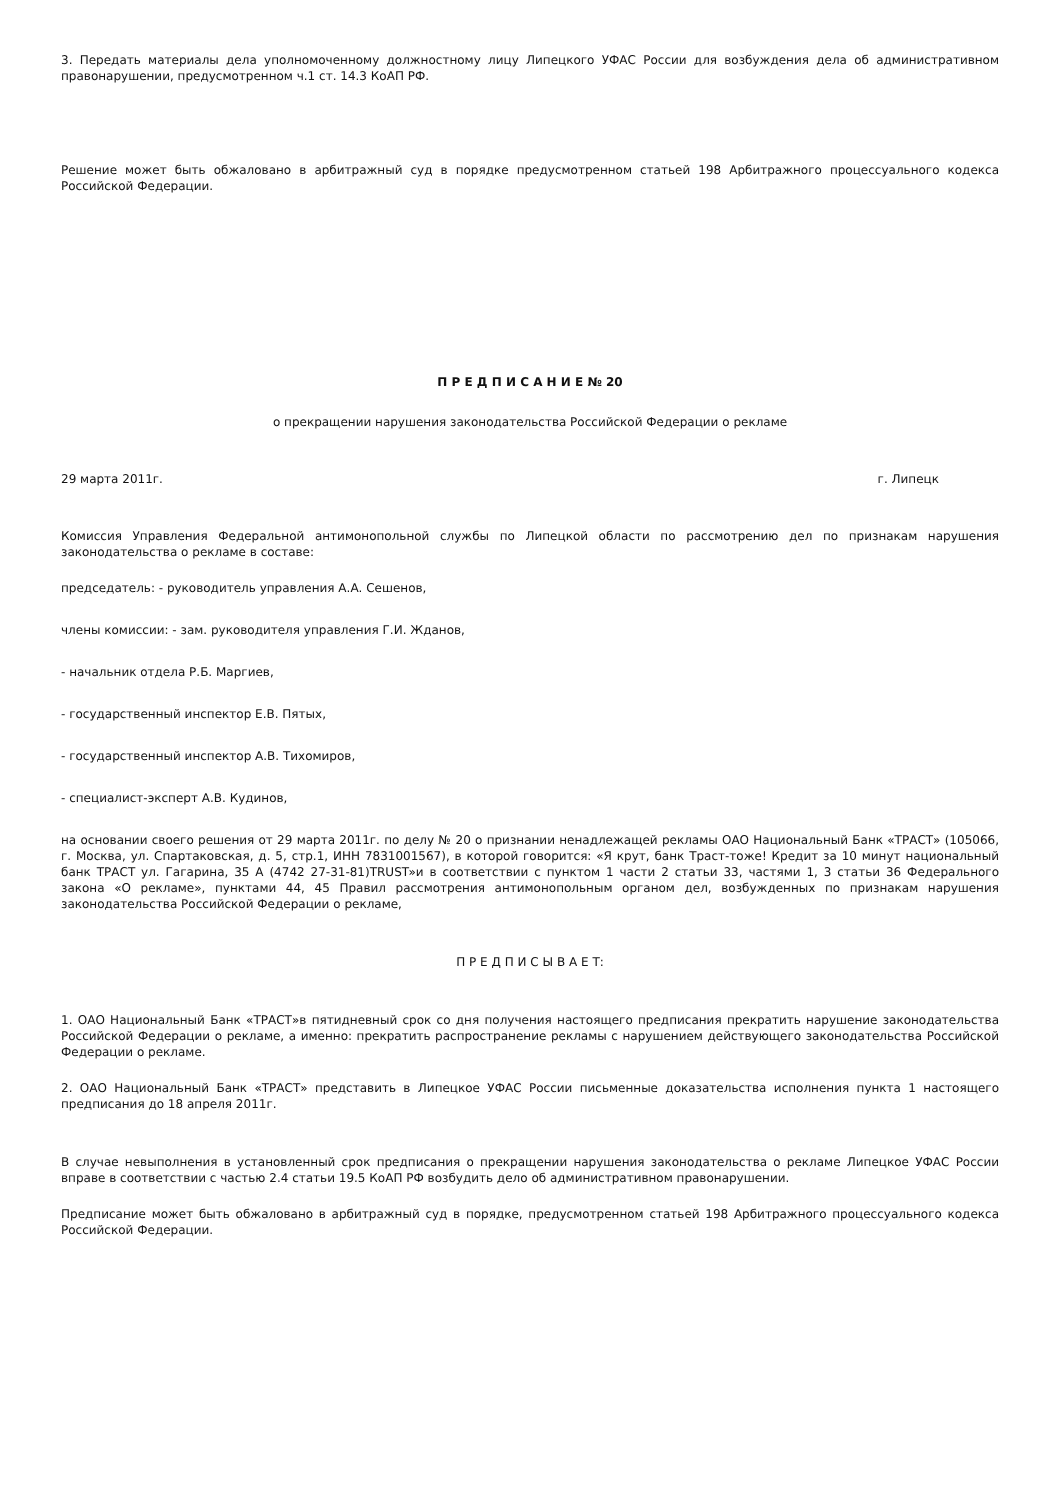3. Передать материалы дела уполномоченному должностному лицу Липецкого УФАС России для возбуждения дела об административном правонарушении, предусмотренном ч.1 ст. 14.3 КоАП РФ.
Решение может быть обжаловано в арбитражный суд в порядке предусмотренном статьей 198 Арбитражного процессуального кодекса Российской Федерации.
П Р Е Д П И С А Н И Е № 20
о прекращении нарушения законодательства Российской Федерации о рекламе
29 марта 2011г. г. Липецк
Комиссия Управления Федеральной антимонопольной службы по Липецкой области по рассмотрению дел по признакам нарушения законодательства о рекламе в составе:
председатель: - руководитель управления А.А. Сешенов,
члены комиссии: - зам. руководителя управления Г.И. Жданов,
- начальник отдела Р.Б. Маргиев,
- государственный инспектор Е.В. Пятых,
- государственный инспектор А.В. Тихомиров,
- специалист-эксперт А.В. Кудинов,
на основании своего решения от 29 марта 2011г. по делу № 20 о признании ненадлежащей рекламы ОАО Национальный Банк «ТРАСТ» (105066, г. Москва, ул. Спартаковская, д. 5, стр.1, ИНН 7831001567), в которой говорится: «Я крут, банк Траст-тоже! Кредит за 10 минут национальный банк ТРАСТ ул. Гагарина, 35 А (4742 27-31-81)TRUST»и в соответствии с пунктом 1 части 2 статьи 33, частями 1, 3 статьи 36 Федерального закона «О рекламе», пунктами 44, 45 Правил рассмотрения антимонопольным органом дел, возбужденных по признакам нарушения законодательства Российской Федерации о рекламе,
П Р Е Д П И С Ы В А Е Т:
1. ОАО Национальный Банк «ТРАСТ»в пятидневный срок со дня получения настоящего предписания прекратить нарушение законодательства Российской Федерации о рекламе, а именно: прекратить распространение рекламы с нарушением действующего законодательства Российской Федерации о рекламе.
2. ОАО Национальный Банк «ТРАСТ» представить в Липецкое УФАС России письменные доказательства исполнения пункта 1 настоящего предписания до 18 апреля 2011г.
В случае невыполнения в установленный срок предписания о прекращении нарушения законодательства о рекламе Липецкое УФАС России вправе в соответствии с частью 2.4 статьи 19.5 КоАП РФ возбудить дело об административном правонарушении.
Предписание может быть обжаловано в арбитражный суд в порядке, предусмотренном статьей 198 Арбитражного процессуального кодекса Российской Федерации.